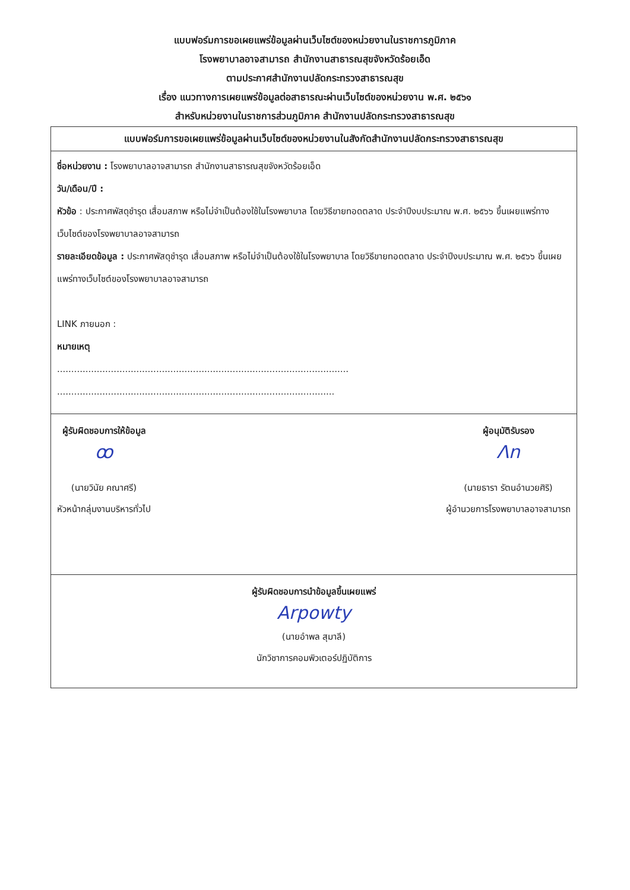แบบฟอร์มการขอเผยแพร่ข้อมูลผ่านเว็บไซต์ของหน่วยงานในราชการภูมิภาค
โรงพยาบาลอาจสามารถ สำนักงานสาธารณสุขจังหวัดร้อยเอ็ด
ตามประกาศสำนักงานปลัดกระทรวงสาธารณสุข
เรื่อง แนวทางการเผยแพร่ข้อมูลต่อสาธารณะผ่านเว็บไซต์ของหน่วยงาน พ.ศ. ๒๕๖๑
สำหรับหน่วยงานในราชการส่วนภูมิภาค สำนักงานปลัดกระทรวงสาธารณสุข
| แบบฟอร์มการขอเผยแพร่ข้อมูลผ่านเว็บไซต์ของหน่วยงานในสังกัดสำนักงานปลัดกระทรวงสาธารณสุข |
| --- |
| ชื่อหน่วยงาน : โรงพยาบาลอาจสามารถ สำนักงานสาธารณสุขจังหวัดร้อยเอ็ด วัน/เดือน/ปี : หัวข้อ : ประกาศพัสดุชำรุด เสื่อมสภาพ หรือไม่จำเป็นต้องใช้ในโรงพยาบาล โดยวิธีขายทอดตลาด ประจำปีงบประมาณ พ.ศ. ๒๕๖๖ ขึ้นเผยแพร่ทางเว็บไซต์ของโรงพยาบาลอาจสามารถ รายละเอียดข้อมูล : ประกาศพัสดุชำรุด เสื่อมสภาพ หรือไม่จำเป็นต้องใช้ในโรงพยาบาล โดยวิธีขายทอดตลาด ประจำปีงบประมาณ พ.ศ. ๒๕๖๖ ขึ้นเผยแพร่ทางเว็บไซต์ของโรงพยาบาลอาจสามารถ LINK ภายนอก : หมายเหตุ ....................................................................................................... .................................................................................................. |
| ผู้รับผิดชอบการให้ข้อมูล ꝏ (นายวินัย คณาศรี) หัวหน้ากลุ่มงานบริหารทั่วไป ผู้อนุมัติรับรอง Ʌn (นายธารา รัตนอำนวยศิริ) ผู้อำนวยการโรงพยาบาลอาจสามารถ |
| ผู้รับผิดชอบการนำข้อมูลขึ้นเผยแพร่ Arpowty (นายอำพล สุมาลี) นักวิชาการคอมพิวเตอร์ปฏิบัติการ |